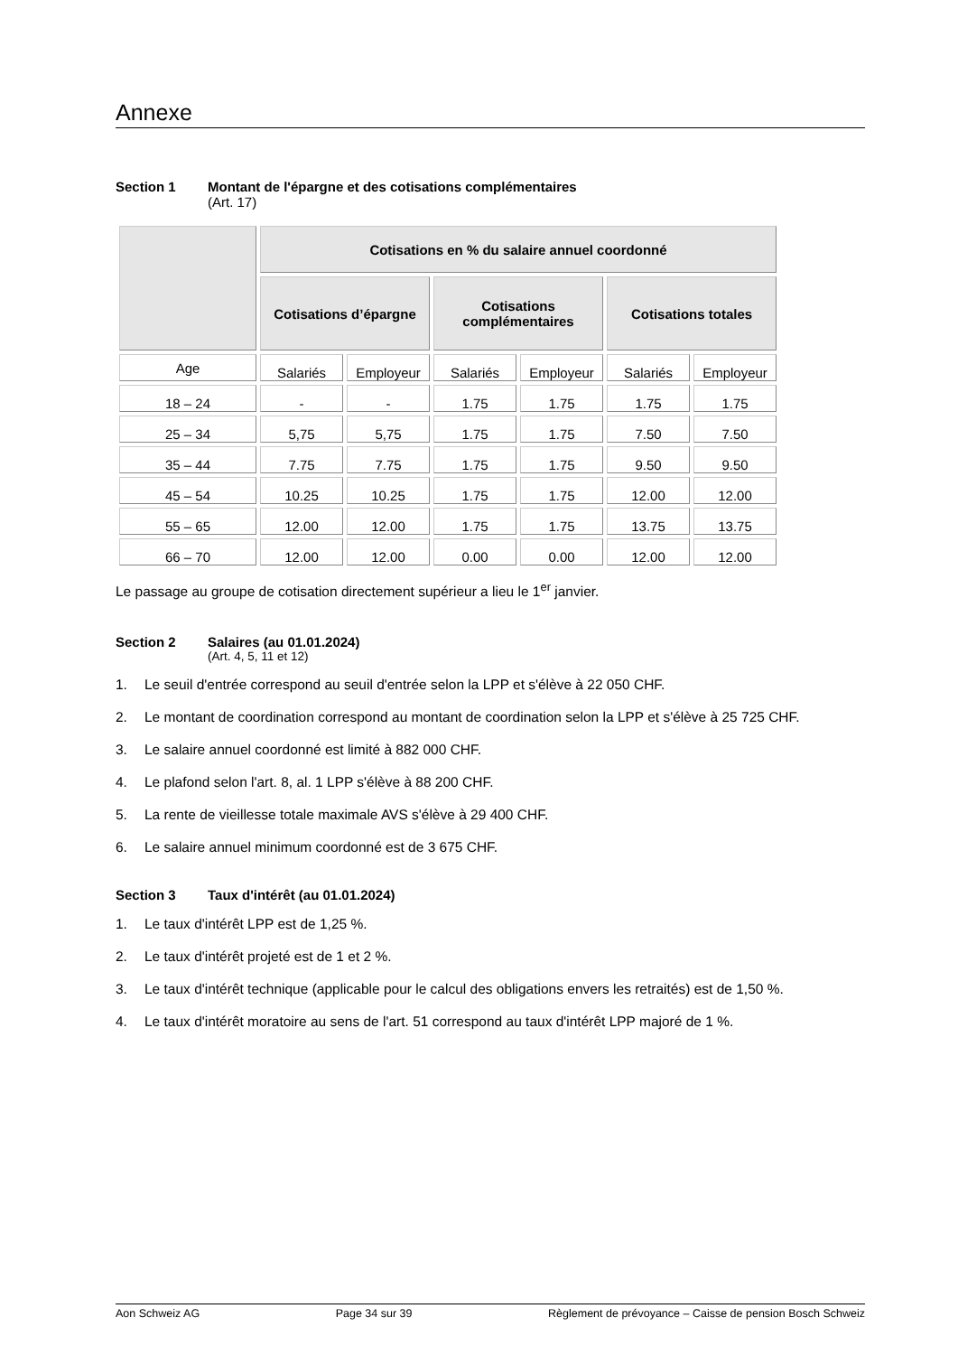Annexe
Section 1 Montant de l'épargne et des cotisations complémentaires
(Art. 17)
| | Cotisations en % du salaire annuel coordonné | | | | | |
| --- | --- | --- | --- | --- | --- | --- |
| | Cotisations d’épargne | | Cotisations complémentaires | | Cotisations totales | |
| Age | Salariés | Employeur | Salariés | Employeur | Salariés | Employeur |
| 18 – 24 | - | - | 1.75 | 1.75 | 1.75 | 1.75 |
| 25 – 34 | 5,75 | 5,75 | 1.75 | 1.75 | 7.50 | 7.50 |
| 35 – 44 | 7.75 | 7.75 | 1.75 | 1.75 | 9.50 | 9.50 |
| 45 – 54 | 10.25 | 10.25 | 1.75 | 1.75 | 12.00 | 12.00 |
| 55 – 65 | 12.00 | 12.00 | 1.75 | 1.75 | 13.75 | 13.75 |
| 66 – 70 | 12.00 | 12.00 | 0.00 | 0.00 | 12.00 | 12.00 |
Le passage au groupe de cotisation directement supérieur a lieu le 1<sup>er</sup> janvier.
Section 2 Salaires (au 01.01.2024)
(Art. 4, 5, 11 et 12)
1. Le seuil d'entrée correspond au seuil d'entrée selon la LPP et s'élève à 22 050 CHF.
2. Le montant de coordination correspond au montant de coordination selon la LPP et s'élève à 25 725 CHF.
3. Le salaire annuel coordonné est limité à 882 000 CHF.
4. Le plafond selon l'art. 8, al. 1 LPP s'élève à 88 200 CHF.
5. La rente de vieillesse totale maximale AVS s'élève à 29 400 CHF.
6. Le salaire annuel minimum coordonné est de 3 675 CHF.
Section 3 Taux d'intérêt (au 01.01.2024)
1. Le taux d'intérêt LPP est de 1,25 %.
2. Le taux d'intérêt projeté est de 1 et 2 %.
3. Le taux d'intérêt technique (applicable pour le calcul des obligations envers les retraités) est de 1,50 %.
4. Le taux d'intérêt moratoire au sens de l'art. 51 correspond au taux d'intérêt LPP majoré de 1 %.
Aon Schweiz AG Page 34 sur 39 Règlement de prévoyance – Caisse de pension Bosch Schweiz